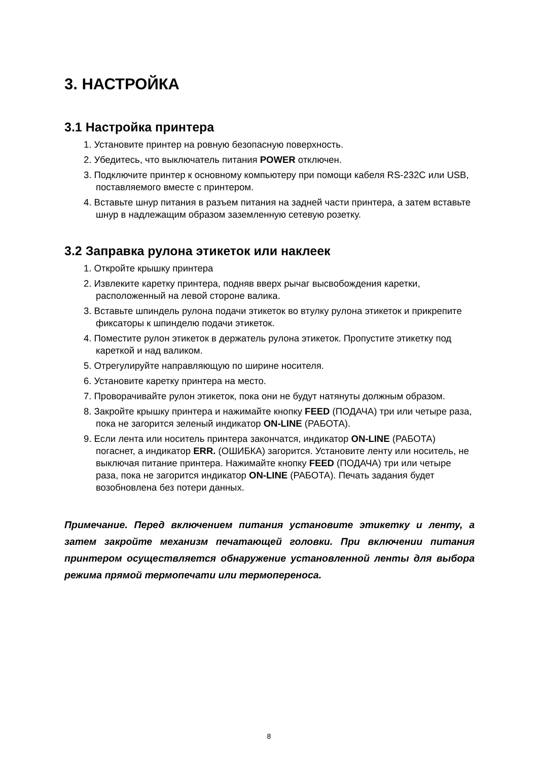3. НАСТРОЙКА
3.1 Настройка принтера
1. Установите принтер на ровную безопасную поверхность.
2. Убедитесь, что выключатель питания POWER отключен.
3. Подключите принтер к основному компьютеру при помощи кабеля RS-232C или USB, поставляемого вместе с принтером.
4. Вставьте шнур питания в разъем питания на задней части принтера, а затем вставьте шнур в надлежащим образом заземленную сетевую розетку.
3.2 Заправка рулона этикеток или наклеек
1. Откройте крышку принтера
2. Извлеките каретку принтера, подняв вверх рычаг высвобождения каретки, расположенный на левой стороне валика.
3. Вставьте шпиндель рулона подачи этикеток во втулку рулона этикеток и прикрепите фиксаторы к шпинделю подачи этикеток.
4. Поместите рулон этикеток в держатель рулона этикеток. Пропустите этикетку под кареткой и над валиком.
5. Отрегулируйте направляющую по ширине носителя.
6. Установите каретку принтера на место.
7. Проворачивайте рулон этикеток, пока они не будут натянуты должным образом.
8. Закройте крышку принтера и нажимайте кнопку FEED (ПОДАЧА) три или четыре раза, пока не загорится зеленый индикатор ON-LINE (РАБОТА).
9. Если лента или носитель принтера закончатся, индикатор ON-LINE (РАБОТА) погаснет, а индикатор ERR. (ОШИБКА) загорится. Установите ленту или носитель, не выключая питание принтера. Нажимайте кнопку FEED (ПОДАЧА) три или четыре раза, пока не загорится индикатор ON-LINE (РАБОТА). Печать задания будет возобновлена без потери данных.
Примечание. Перед включением питания установите этикетку и ленту, а затем закройте механизм печатающей головки. При включении питания принтером осуществляется обнаружение установленной ленты для выбора режима прямой термопечати или термопереноса.
8